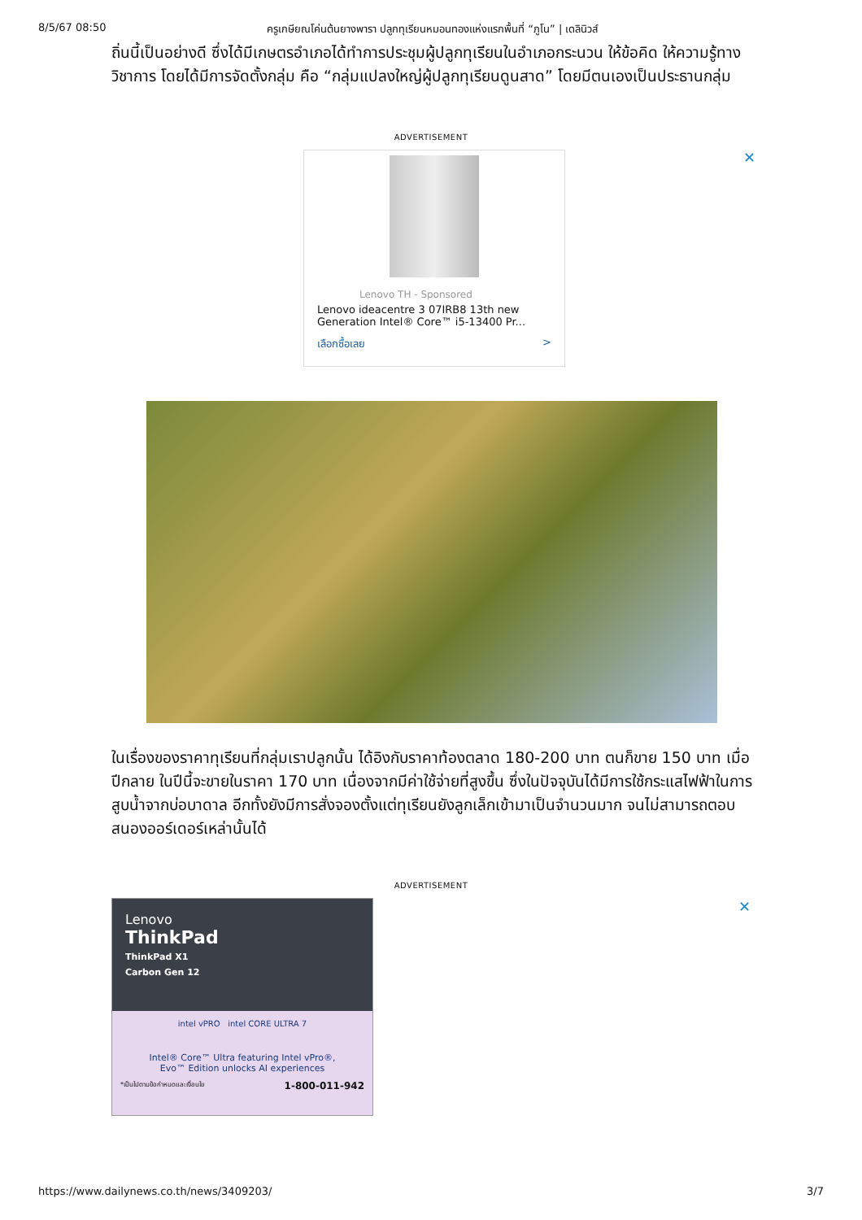8/5/67 08:50 ครูเกษียณโค่นต้นยางพารา ปลูกทุเรียนหมอนทองแห่งแรกพื้นที่ “ภูโน” | เดลินิวส์
ถิ่นนี้เป็นอย่างดี ซึ่งได้มีเกษตรอำเภอได้ทำการประชุมผู้ปลูกทุเรียนในอำเภอกระนวน ให้ข้อคิด ให้ความรู้ทางวิชาการ โดยได้มีการจัดตั้งกลุ่ม คือ “กลุ่มแปลงใหญ่ผู้ปลูกทุเรียนดูนสาด” โดยมีตนเองเป็นประธานกลุ่ม
ADVERTISEMENT
✕
Lenovo TH - Sponsored
Lenovo ideacentre 3 07IRB8 13th new Generation Intel® Core™ i5-13400 Pr...
เลือกซื้อเลย >
ในเรื่องของราคาทุเรียนที่กลุ่มเราปลูกนั้น ได้อิงกับราคาท้องตลาด 180-200 บาท ตนก็ขาย 150 บาท เมื่อปีกลาย ในปีนี้จะขายในราคา 170 บาท เนื่องจากมีค่าใช้จ่ายที่สูงขึ้น ซึ่งในปัจจุบันได้มีการใช้กระแสไฟฟ้าในการสูบน้ำจากบ่อบาดาล อีกทั้งยังมีการสั่งจองตั้งแต่ทุเรียนยังลูกเล็กเข้ามาเป็นจำนวนมาก จนไม่สามารถตอบสนองออร์เดอร์เหล่านั้นได้
ADVERTISEMENT
✕
Lenovo
ThinkPad
ThinkPad X1
Carbon Gen 12
intel vPRO intel CORE ULTRA 7
Intel® Core™ Ultra featuring Intel vPro®,
Evo™ Edition unlocks AI experiences
*เป็นไปตามข้อกำหนดและเงื่อนไข 1-800-011-942
https://www.dailynews.co.th/news/3409203/ 3/7